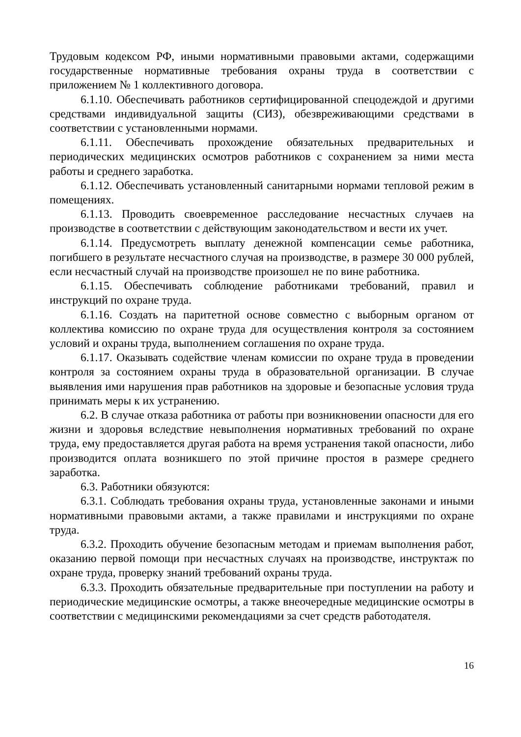Трудовым кодексом РФ, иными нормативными правовыми актами, содержащими государственные нормативные требования охраны труда в соответствии с приложением № 1 коллективного договора.
6.1.10. Обеспечивать работников сертифицированной спецодеждой и другими средствами индивидуальной защиты (СИЗ), обезвреживающими средствами в соответствии с установленными нормами.
6.1.11. Обеспечивать прохождение обязательных предварительных и периодических медицинских осмотров работников с сохранением за ними места работы и среднего заработка.
6.1.12. Обеспечивать установленный санитарными нормами тепловой режим в помещениях.
6.1.13. Проводить своевременное расследование несчастных случаев на производстве в соответствии с действующим законодательством и вести их учет.
6.1.14. Предусмотреть выплату денежной компенсации семье работника, погибшего в результате несчастного случая на производстве, в размере 30 000 рублей, если несчастный случай на производстве произошел не по вине работника.
6.1.15. Обеспечивать соблюдение работниками требований, правил и инструкций по охране труда.
6.1.16. Создать на паритетной основе совместно с выборным органом от коллектива комиссию по охране труда для осуществления контроля за состоянием условий и охраны труда, выполнением соглашения по охране труда.
6.1.17. Оказывать содействие членам комиссии по охране труда в проведении контроля за состоянием охраны труда в образовательной организации. В случае выявления ими нарушения прав работников на здоровые и безопасные условия труда принимать меры к их устранению.
6.2. В случае отказа работника от работы при возникновении опасности для его жизни и здоровья вследствие невыполнения нормативных требований по охране труда, ему предоставляется другая работа на время устранения такой опасности, либо производится оплата возникшего по этой причине простоя в размере среднего заработка.
6.3. Работники обязуются:
6.3.1. Соблюдать требования охраны труда, установленные законами и иными нормативными правовыми актами, а также правилами и инструкциями по охране труда.
6.3.2. Проходить обучение безопасным методам и приемам выполнения работ, оказанию первой помощи при несчастных случаях на производстве, инструктаж по охране труда, проверку знаний требований охраны труда.
6.3.3. Проходить обязательные предварительные при поступлении на работу и периодические медицинские осмотры, а также внеочередные медицинские осмотры в соответствии с медицинскими рекомендациями за счет средств работодателя.
16